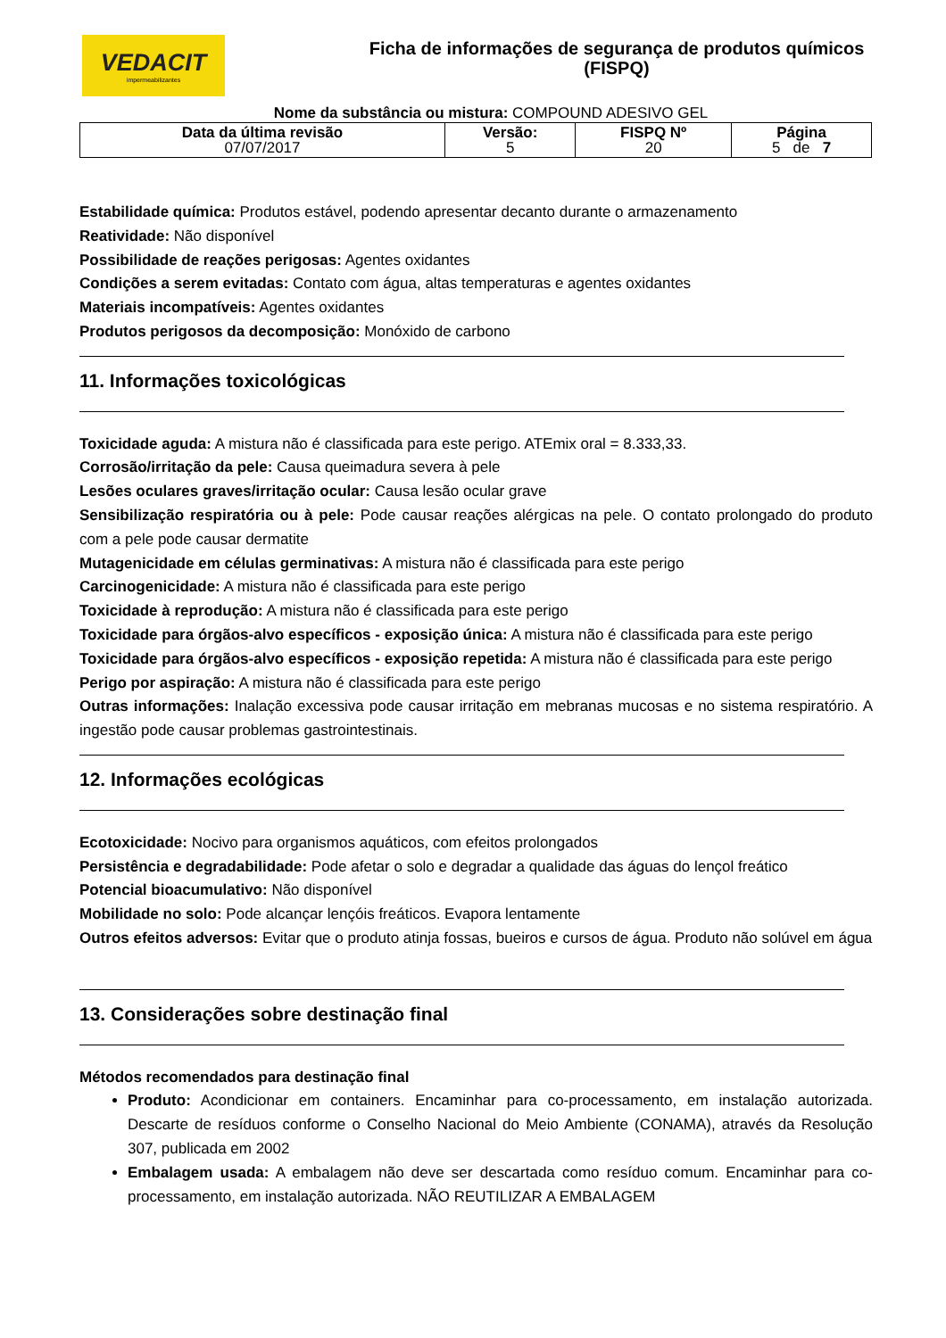VEDACIT
impermeabilizantes
Ficha de informações de segurança de produtos químicos
(FISPQ)
Nome da substância ou mistura: COMPOUND ADESIVO GEL
| Data da última revisão 07/07/2017 | Versão: 5 | FISPQ Nº 20 | Página 5 de 7 |
Estabilidade química: Produtos estável, podendo apresentar decanto durante o armazenamento
Reatividade: Não disponível
Possibilidade de reações perigosas: Agentes oxidantes
Condições a serem evitadas: Contato com água, altas temperaturas e agentes oxidantes
Materiais incompatíveis: Agentes oxidantes
Produtos perigosos da decomposição: Monóxido de carbono
11. Informações toxicológicas
Toxicidade aguda: A mistura não é classificada para este perigo. ATEmix oral = 8.333,33.
Corrosão/irritação da pele: Causa queimadura severa à pele
Lesões oculares graves/irritação ocular: Causa lesão ocular grave
Sensibilização respiratória ou à pele: Pode causar reações alérgicas na pele. O contato prolongado do produto com a pele pode causar dermatite
Mutagenicidade em células germinativas: A mistura não é classificada para este perigo
Carcinogenicidade: A mistura não é classificada para este perigo
Toxicidade à reprodução: A mistura não é classificada para este perigo
Toxicidade para órgãos-alvo específicos - exposição única: A mistura não é classificada para este perigo
Toxicidade para órgãos-alvo específicos - exposição repetida: A mistura não é classificada para este perigo
Perigo por aspiração: A mistura não é classificada para este perigo
Outras informações: Inalação excessiva pode causar irritação em mebranas mucosas e no sistema respiratório. A ingestão pode causar problemas gastrointestinais.
12. Informações ecológicas
Ecotoxicidade: Nocivo para organismos aquáticos, com efeitos prolongados
Persistência e degradabilidade: Pode afetar o solo e degradar a qualidade das águas do lençol freático
Potencial bioacumulativo: Não disponível
Mobilidade no solo: Pode alcançar lençóis freáticos. Evapora lentamente
Outros efeitos adversos: Evitar que o produto atinja fossas, bueiros e cursos de água. Produto não solúvel em água
13. Considerações sobre destinação final
Métodos recomendados para destinação final
Produto: Acondicionar em containers. Encaminhar para co-processamento, em instalação autorizada. Descarte de resíduos conforme o Conselho Nacional do Meio Ambiente (CONAMA), através da Resolução 307, publicada em 2002
Embalagem usada: A embalagem não deve ser descartada como resíduo comum. Encaminhar para co-processamento, em instalação autorizada. NÃO REUTILIZAR A EMBALAGEM